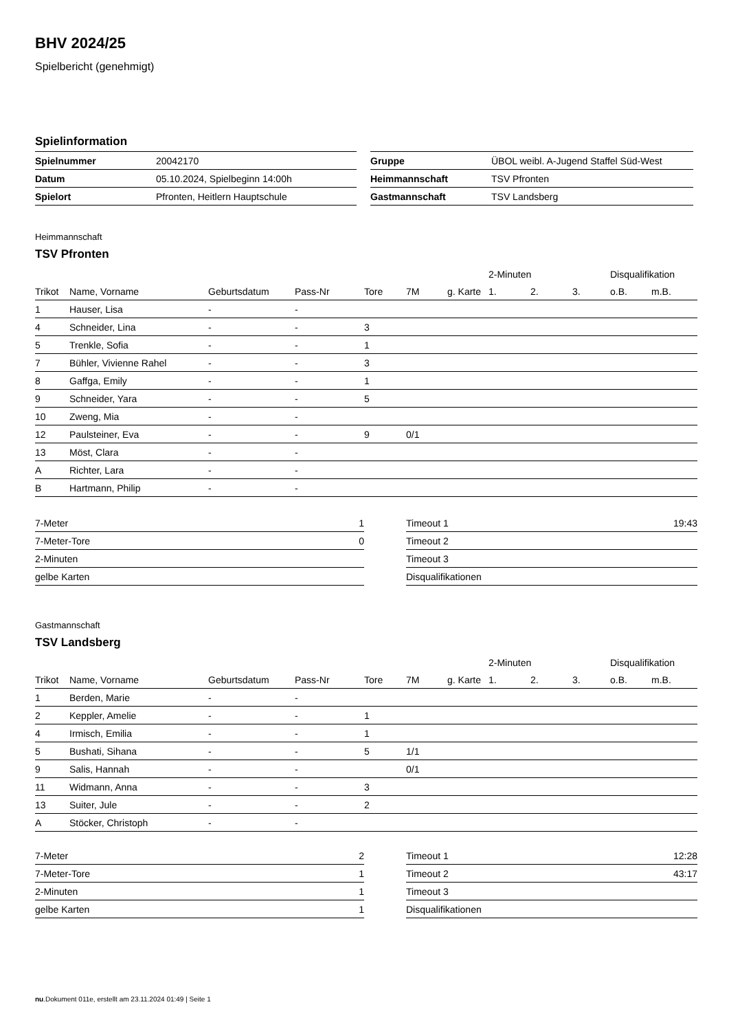BHV 2024/25
Spielbericht (genehmigt)
Spielinformation
| Spielnummer | 20042170 |
| Datum | 05.10.2024, Spielbeginn 14:00h |
| Spielort | Pfronten, Heitlern Hauptschule |
| Gruppe | ÜBOL weibl. A-Jugend Staffel Süd-West |
| Heimmannschaft | TSV Pfronten |
| Gastmannschaft | TSV Landsberg |
Heimmannschaft
TSV Pfronten
| | | | | | | | 2-Minuten | | | Disqualifikation | |
| --- | --- | --- | --- | --- | --- | --- | --- | --- | --- | --- | --- |
| Trikot | Name, Vorname | Geburtsdatum | Pass-Nr | Tore | 7M | g. Karte | 1. | 2. | 3. | o.B. | m.B. |
| 1 | Hauser, Lisa | - | - | | | | | | | | |
| 4 | Schneider, Lina | - | - | 3 | | | | | | | |
| 5 | Trenkle, Sofia | - | - | 1 | | | | | | | |
| 7 | Bühler, Vivienne Rahel | - | - | 3 | | | | | | | |
| 8 | Gaffga, Emily | - | - | 1 | | | | | | | |
| 9 | Schneider, Yara | - | - | 5 | | | | | | | |
| 10 | Zweng, Mia | - | - | | | | | | | | |
| 12 | Paulsteiner, Eva | - | - | 9 | 0/1 | | | | | | |
| 13 | Möst, Clara | - | - | | | | | | | | |
| A | Richter, Lara | - | - | | | | | | | | |
| B | Hartmann, Philip | - | - | | | | | | | | |
| 7-Meter | 1 |
| 7-Meter-Tore | 0 |
| 2-Minuten | |
| gelbe Karten | |
| Timeout 1 | 19:43 |
| Timeout 2 | |
| Timeout 3 | |
| Disqualifikationen | |
Gastmannschaft
TSV Landsberg
| | | | | | | | 2-Minuten | | | Disqualifikation | |
| --- | --- | --- | --- | --- | --- | --- | --- | --- | --- | --- | --- |
| Trikot | Name, Vorname | Geburtsdatum | Pass-Nr | Tore | 7M | g. Karte | 1. | 2. | 3. | o.B. | m.B. |
| 1 | Berden, Marie | - | - | | | | | | | | |
| 2 | Keppler, Amelie | - | - | 1 | | | | | | | |
| 4 | Irmisch, Emilia | - | - | 1 | | | | | | | |
| 5 | Bushati, Sihana | - | - | 5 | 1/1 | | | | | | |
| 9 | Salis, Hannah | - | - | | 0/1 | | | | | | |
| 11 | Widmann, Anna | - | - | 3 | | | | | | | |
| 13 | Suiter, Jule | - | - | 2 | | | | | | | |
| A | Stöcker, Christoph | - | - | | | | | | | | |
| 7-Meter | 2 |
| 7-Meter-Tore | 1 |
| 2-Minuten | 1 |
| gelbe Karten | 1 |
| Timeout 1 | 12:28 |
| Timeout 2 | 43:17 |
| Timeout 3 | |
| Disqualifikationen | |
nu.Dokument 011e, erstellt am 23.11.2024 01:49 | Seite 1